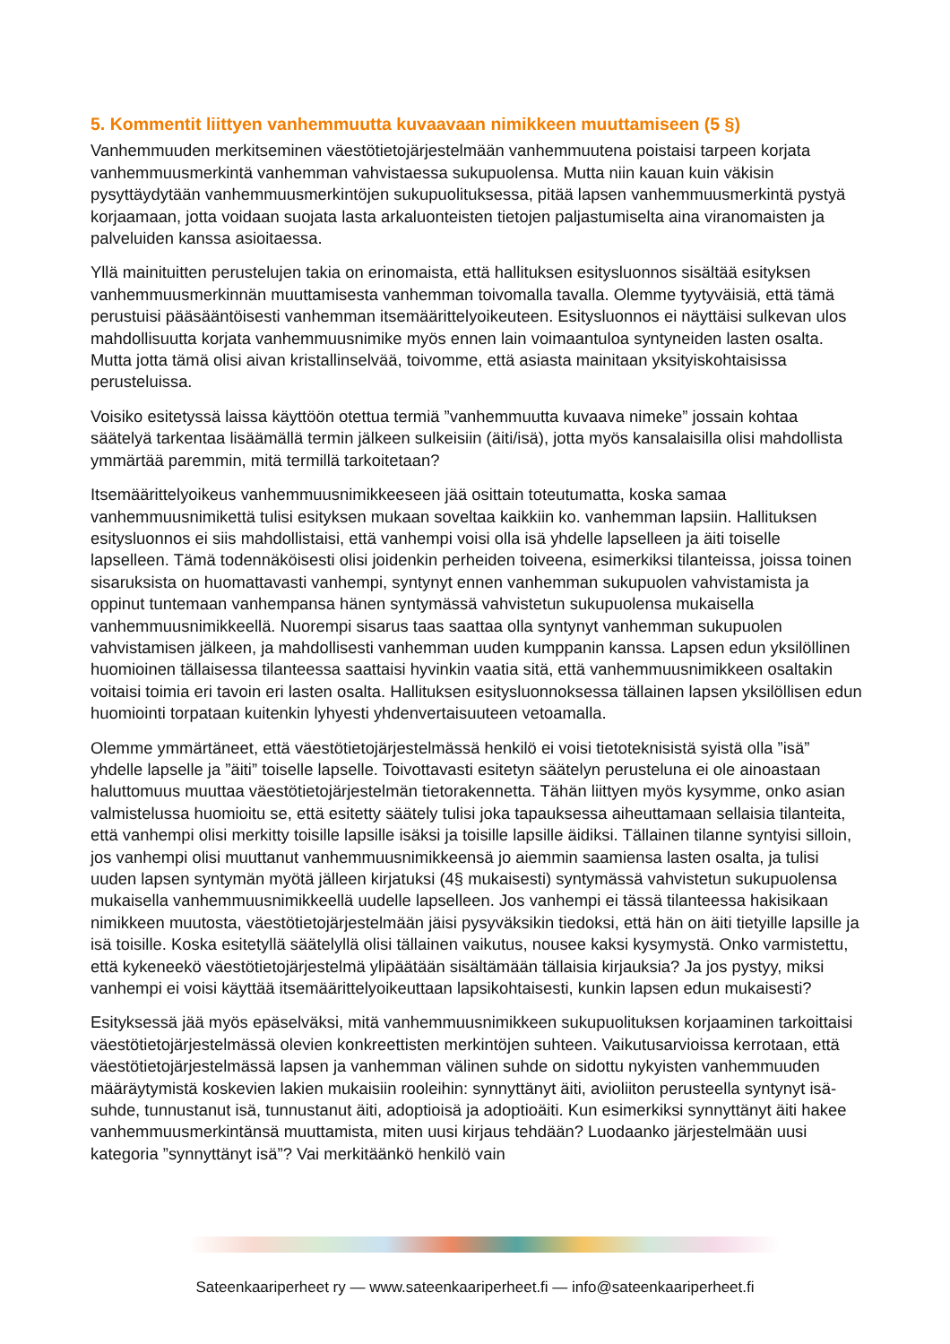5. Kommentit liittyen vanhemmuutta kuvaavaan nimikkeen muuttamiseen (5 §)
Vanhemmuuden merkitseminen väestötietojärjestelmään vanhemmuutena poistaisi tarpeen korjata vanhemmuusmerkintä vanhemman vahvistaessa sukupuolensa. Mutta niin kauan kuin väkisin pysyttäydytään vanhemmuusmerkintöjen sukupuolituksessa, pitää lapsen vanhemmuusmerkintä pystyä korjaamaan, jotta voidaan suojata lasta arkaluonteisten tietojen paljastumiselta aina viranomaisten ja palveluiden kanssa asioitaessa.
Yllä mainituitten perustelujen takia on erinomaista, että hallituksen esitysluonnos sisältää esityksen vanhemmuusmerkinnän muuttamisesta vanhemman toivomalla tavalla. Olemme tyytyväisiä, että tämä perustuisi pääsääntöisesti vanhemman itsemäärittelyoikeuteen. Esitysluonnos ei näyttäisi sulkevan ulos mahdollisuutta korjata vanhemmuusnimike myös ennen lain voimaantuloa syntyneiden lasten osalta. Mutta jotta tämä olisi aivan kristallinselvää, toivomme, että asiasta mainitaan yksityiskohtaisissa perusteluissa.
Voisiko esitetyssä laissa käyttöön otettua termiä ”vanhemmuutta kuvaava nimeke” jossain kohtaa säätelyä tarkentaa lisäämällä termin jälkeen sulkeisiin (äiti/isä), jotta myös kansalaisilla olisi mahdollista ymmärtää paremmin, mitä termillä tarkoitetaan?
Itsemäärittelyoikeus vanhemmuusnimikkeeseen jää osittain toteutumatta, koska samaa vanhemmuusnimikettä tulisi esityksen mukaan soveltaa kaikkiin ko. vanhemman lapsiin. Hallituksen esitysluonnos ei siis mahdollistaisi, että vanhempi voisi olla isä yhdelle lapselleen ja äiti toiselle lapselleen. Tämä todennäköisesti olisi joidenkin perheiden toiveena, esimerkiksi tilanteissa, joissa toinen sisaruksista on huomattavasti vanhempi, syntynyt ennen vanhemman sukupuolen vahvistamista ja oppinut tuntemaan vanhempansa hänen syntymässä vahvistetun sukupuolensa mukaisella vanhemmuusnimikkeellä. Nuorempi sisarus taas saattaa olla syntynyt vanhemman sukupuolen vahvistamisen jälkeen, ja mahdollisesti vanhemman uuden kumppanin kanssa. Lapsen edun yksilöllinen huomioinen tällaisessa tilanteessa saattaisi hyvinkin vaatia sitä, että vanhemmuusnimikkeen osaltakin voitaisi toimia eri tavoin eri lasten osalta. Hallituksen esitysluonnoksessa tällainen lapsen yksilöllisen edun huomiointi torpataan kuitenkin lyhyesti yhdenvertaisuuteen vetoamalla.
Olemme ymmärtäneet, että väestötietojärjestelmässä henkilö ei voisi tietoteknisistä syistä olla ”isä” yhdelle lapselle ja ”äiti” toiselle lapselle. Toivottavasti esitetyn säätelyn perusteluna ei ole ainoastaan haluttomuus muuttaa väestötietojärjestelmän tietorakennetta. Tähän liittyen myös kysymme, onko asian valmistelussa huomioitu se, että esitetty säätely tulisi joka tapauksessa aiheuttamaan sellaisia tilanteita, että vanhempi olisi merkitty toisille lapsille isäksi ja toisille lapsille äidiksi. Tällainen tilanne syntyisi silloin, jos vanhempi olisi muuttanut vanhemmuusnimikkeensä jo aiemmin saamiensa lasten osalta, ja tulisi uuden lapsen syntymän myötä jälleen kirjatuksi (4§ mukaisesti) syntymässä vahvistetun sukupuolensa mukaisella vanhemmuusnimikkeellä uudelle lapselleen. Jos vanhempi ei tässä tilanteessa hakisikaan nimikkeen muutosta, väestötietojärjestelmään jäisi pysyväksikin tiedoksi, että hän on äiti tietyille lapsille ja isä toisille. Koska esitetyllä säätelyllä olisi tällainen vaikutus, nousee kaksi kysymystä. Onko varmistettu, että kykeneekö väestötietojärjestelmä ylipäätään sisältämään tällaisia kirjauksia? Ja jos pystyy, miksi vanhempi ei voisi käyttää itsemäärittelyoikeuttaan lapsikohtaisesti, kunkin lapsen edun mukaisesti?
Esityksessä jää myös epäselväksi, mitä vanhemmuusnimikkeen sukupuolituksen korjaaminen tarkoittaisi väestötietojärjestelmässä olevien konkreettisten merkintöjen suhteen. Vaikutusarvioissa kerrotaan, että väestötietojärjestelmässä lapsen ja vanhemman välinen suhde on sidottu nykyisten vanhemmuuden määräytymistä koskevien lakien mukaisiin rooleihin: synnyttänyt äiti, avioliiton perusteella syntynyt isä-suhde, tunnustanut isä, tunnustanut äiti, adoptioisä ja adoptioäiti. Kun esimerkiksi synnyttänyt äiti hakee vanhemmuusmerkintänsä muuttamista, miten uusi kirjaus tehdään? Luodaanko järjestelmään uusi kategoria ”synnyttänyt isä”? Vai merkitäänkö henkilö vain
Sateenkaariperheet ry — www.sateenkaariperheet.fi — info@sateenkaariperheet.fi